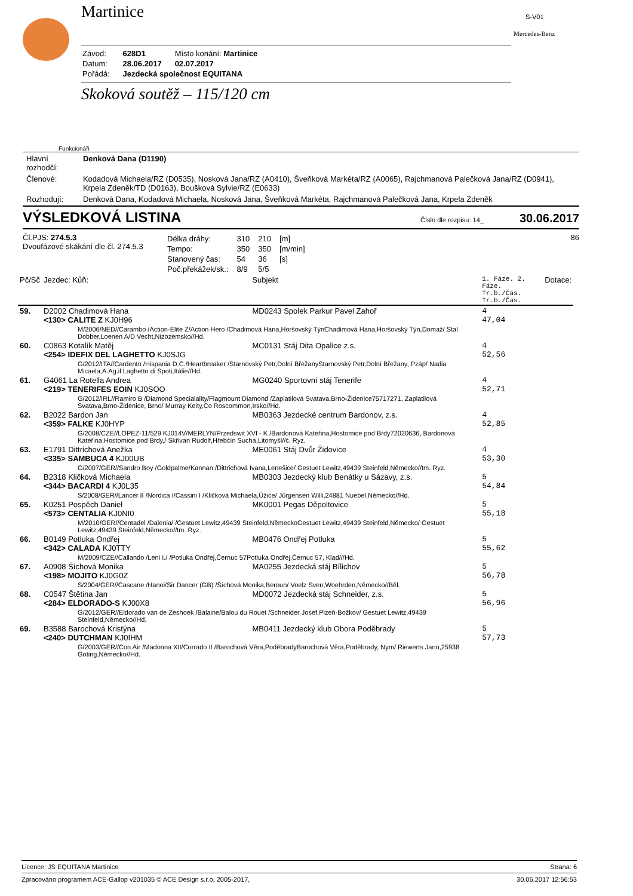S-V01
Mercedes-Benz
Martinice
| Závod: | 628D1 | Místo konání: Martinice |
| Datum: | 28.06.2017 | 02.07.2017 |
| Pořádá: | Jezdecká společnost EQUITANA | |
Skoková soutěž – 115/120 cm
Funkcionáři
| Hlavní rozhodčí: | Denková Dana (D1190) |
| Členové: | Kodadová Michaela/RZ (D0535), Nosková Jana/RZ (A0410), Šveňková Markéta/RZ (A0065), Rajchmanová Palečková Jana/RZ (D0941), Krpela Zdeněk/TD (D0163), Boušková Sylvie/RZ (E0633) |
| Rozhodují: | Denková Dana, Kodadová Michaela, Nosková Jana, Šveňková Markéta, Rajchmanová Palečková Jana, Krpela Zdeněk |
VÝSLEDKOVÁ LISTINA
Číslo dle rozpisu: 14_ 30.06.2017
Čl.PJS: 274.5.3
Dvoufázové skákání dle čl. 274.5.3
| Délka dráhy: | 310 | 210 | [m] |
| Tempo: | 350 | 350 | [m/min] |
| Stanovený čas: | 54 | 36 | [s] |
| Poč.překážek/sk.: | 8/9 | 5/5 | |
86
| Pč/Sč | Jezdec: Kůň: | Subjekt | 1. Fáze. 2. Fáze. Tr.b./Čas. Tr.b./Čas. | Dotace: |
| 59. | D2002 Chadimová Hana <130> CALITE Z KJ0H96 | MD0243 Spolek Parkur Pavel Zahoř | 4 47,04 | |
| | M/2006/NED//Carambo /Action-Elite Z/Action Hero /Chadimová Hana,Horšovský TýnChadimová Hana,Horšovský Týn,Domaž/ Stal Dobber,Loenen A/D Vecht,Nizozemsko//Hd. | | | |
| 60. | C0863 Kotalík Matěj <254> IDEFIX DEL LAGHETTO KJ0SJG | MC0131 Stáj Dita Opalice z.s. | 4 52,56 | |
| | G/2012/ITA//Cardento /Hispania D.C./Heartbreaker /Starnovský Petr,Dolní BřežanyStarnovský Petr,Dolní Břežany, Pzáp/ Nadia Micaela,A.Ag.il Laghetto di Spoti,Itálie//Hd. | | | |
| 61. | G4061 La Rotella Andrea <219> TENERIFES EOIN KJ0SOO | MG0240 Sportovní stáj Tenerife | 4 52,71 | |
| | G/2012/IRL//Ramiro B /Diamond Specialality/Flagmount Diamond /Zaplatilová Svatava,Brno-Židenice75717271, Zaplatilová Svatava,Brno-Židenice, Brno/ Murray Keity,Co Roscommon,Irsko//Hd. | | | |
| 62. | B2022 Bardon Jan <359> FALKE KJ0HYP | MB0363 Jezdecké centrum Bardonov, z.s. | 4 52,85 | |
| | G/2008/CZE//LOPEZ-11/529 KJ014V/MERLYN/Przedswit XVI - K /Bardonová Kateřina,Hostomice pod Brdy72020636, Bardonová Kateřina,Hostomice pod Brdy,/ Skřivan Rudolf,Hřebčín Suchá,Litomyšl//č. Ryz. | | | |
| 63. | E1791 Dittrichová Anežka <335> SAMBUCA 4 KJ00UB | ME0061 Stáj Dvůr Židovice | 4 53,30 | |
| | G/2007/GER//Sandro Boy /Goldpalme/Kannan /Dittrichová Ivana,Lenešice/ Gestuet Lewitz,49439 Steinfeld,Německo//tm. Ryz. | | | |
| 64. | B2318 Kličková Michaela <344> BACARDI 4 KJ0L35 | MB0303 Jezdecký klub Benátky u Sázavy, z.s. | 5 54,84 | |
| | S/2008/GER//Lancer II /Nordica I/Cassini I /Kličková Michaela,Úžice/ Jürgensen Willi,24881 Nuebel,Německo//Hd. | | | |
| 65. | K0251 Pospěch Daniel <573> CENTALIA KJ0NI0 | MK0001 Pegas Děpoltovice | 5 55,18 | |
| | M/2010/GER//Centadel /Dalenia/ /Gestuet Lewitz,49439 Steinfeld,NěmeckoGestuet Lewitz,49439 Steinfeld,Německo/ Gestuet Lewitz,49439 Steinfeld,Německo//tm. Ryz. | | | |
| 66. | B0149 Potluka Ondřej <342> CALADA KJ0TTY | MB0476 Ondřej Potluka | 5 55,62 | |
| | M/2009/CZE//Callando /Leni I./ /Potluka Ondřej,Černuc 57Potluka Ondřej,Černuc 57, Klad///Hd. | | | |
| 67. | A0908 Šíchová Monika <198> MOJITO KJ0G0Z | MA0255 Jezdecká stáj Bílichov | 5 56,78 | |
| | S/2004/GER//Cascane /Hanoi/Sir Dancer (GB) /Šíchová Monika,Beroun/ Voelz Sven,Woehrden,Německo//Běl. | | | |
| 68. | C0547 Štětina Jan <284> ELDORADO-S KJ00X8 | MD0072 Jezdecká stáj Schneider, z.s. | 5 56,96 | |
| | G/2012/GER//Eldorado van de Zeshoek /Balaine/Balou du Rouet /Schneider Josef,Plzeň-Božkov/ Gestuet Lewitz,49439 Steinfeld,Německo//Hd. | | | |
| 69. | B3588 Barochová Kristýna <240> DUTCHMAN KJ0IHM | MB0411 Jezdecký klub Obora Poděbrady | 5 57,73 | |
| | G/2003/GER//Con Air /Madonna XII/Corrado II /Barochová Věra,PoděbradyBarochová Věra,Poděbrady, Nym/ Riewerts Jann,25938 Goting,Německo//Hd. | | | |
Licence: JS EQUITANA Martinice Strana: 6
Zpracováno programem ACE-Gallop v201035 © ACE Design s.r.o, 2005-2017, 30.06.2017 12:56:53